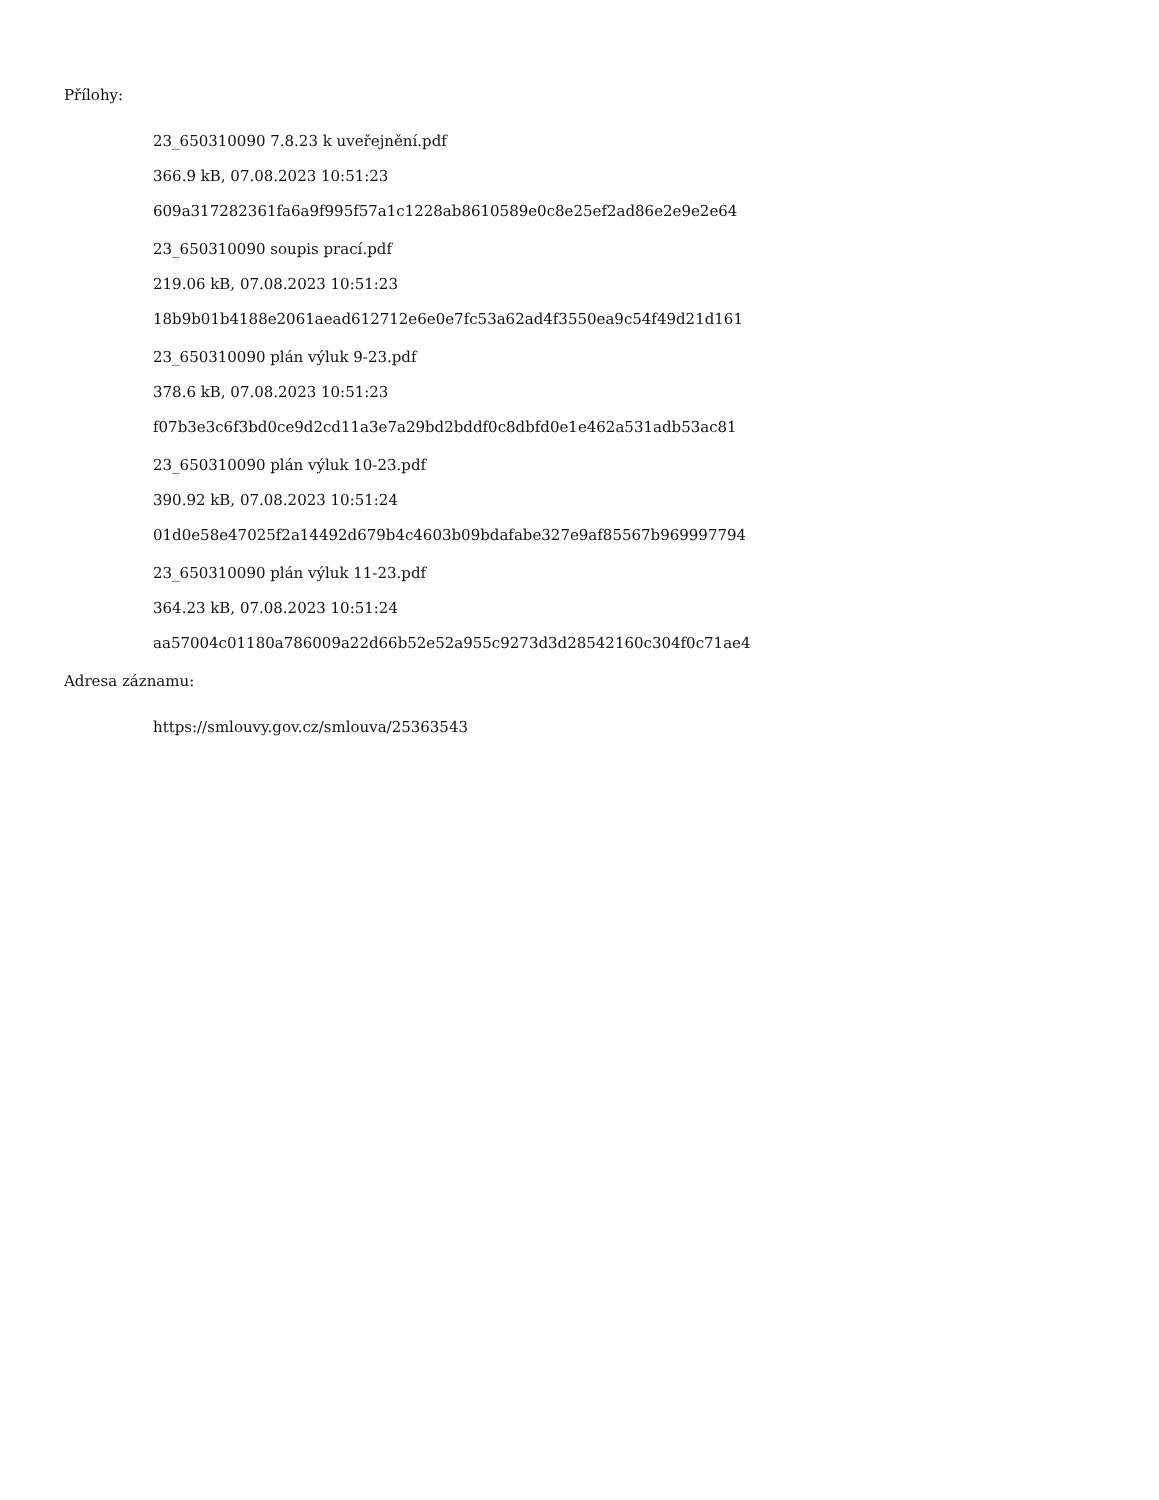Přílohy:
23_650310090 7.8.23 k uveřejnění.pdf
366.9 kB, 07.08.2023 10:51:23
609a317282361fa6a9f995f57a1c1228ab8610589e0c8e25ef2ad86e2e9e2e64
23_650310090 soupis prací.pdf
219.06 kB, 07.08.2023 10:51:23
18b9b01b4188e2061aead612712e6e0e7fc53a62ad4f3550ea9c54f49d21d161
23_650310090 plán výluk 9-23.pdf
378.6 kB, 07.08.2023 10:51:23
f07b3e3c6f3bd0ce9d2cd11a3e7a29bd2bddf0c8dbfd0e1e462a531adb53ac81
23_650310090 plán výluk 10-23.pdf
390.92 kB, 07.08.2023 10:51:24
01d0e58e47025f2a14492d679b4c4603b09bdafabe327e9af85567b969997794
23_650310090 plán výluk 11-23.pdf
364.23 kB, 07.08.2023 10:51:24
aa57004c01180a786009a22d66b52e52a955c9273d3d28542160c304f0c71ae4
Adresa záznamu:
https://smlouvy.gov.cz/smlouva/25363543